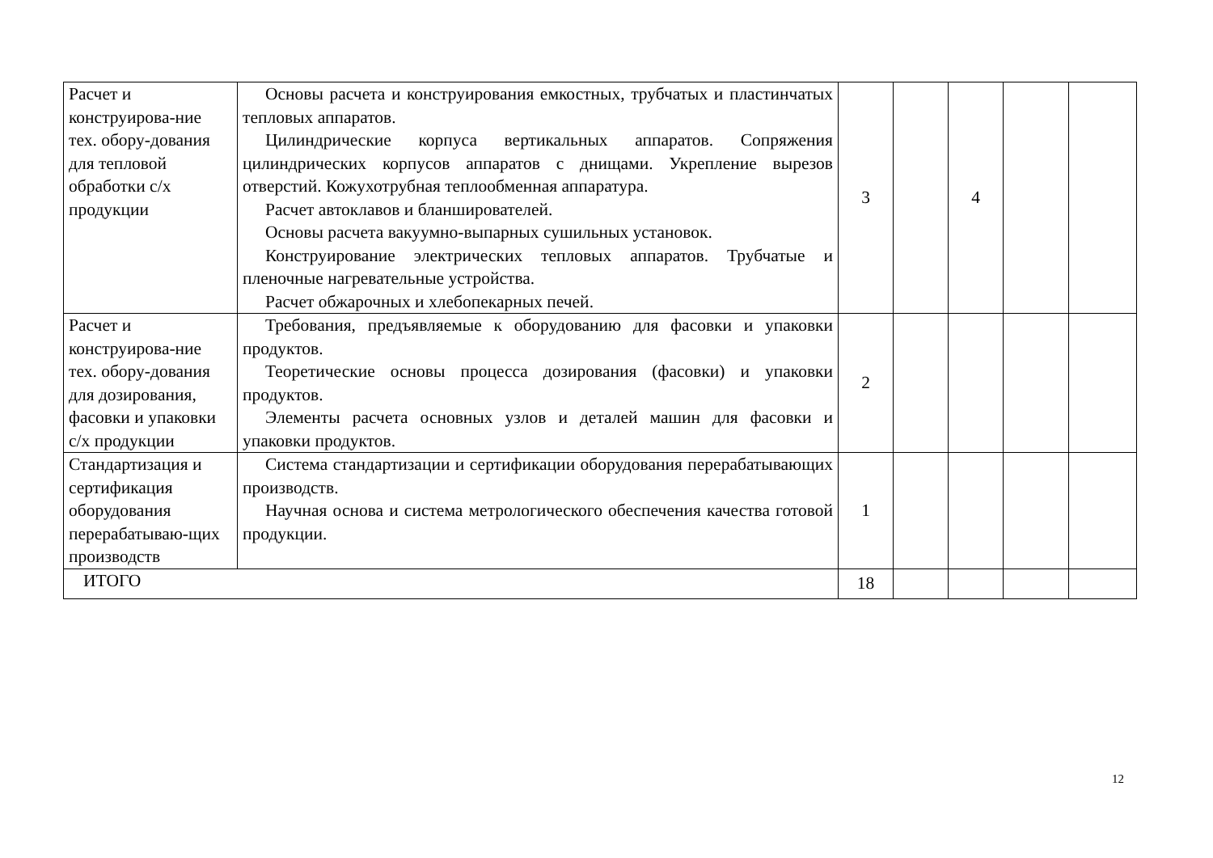| Расчет и конструирова-ние тех. обору-дования для тепловой обработки с/х продукции | Основы расчета и конструирования емкостных, трубчатых и пластинчатых тепловых аппаратов. Цилиндрические корпуса вертикальных аппаратов. Сопряжения цилиндрических корпусов аппаратов с днищами. Укрепление вырезов отверстий. Кожухотрубная теплообменная аппаратура. Расчет автоклавов и бланширователей. Основы расчета вакуумно-выпарных сушильных установок. Конструирование электрических тепловых аппаратов. Трубчатые и пленочные нагревательные устройства. Расчет обжарочных и хлебопекарных печей. | 3 | | 4 | | |
| Расчет и конструирова-ние тех. обору-дования для дозирования, фасовки и упаковки с/х продукции | Требования, предъявляемые к оборудованию для фасовки и упаковки продуктов. Теоретические основы процесса дозирования (фасовки) и упаковки продуктов. Элементы расчета основных узлов и деталей машин для фасовки и упаковки продуктов. | 2 | | | | |
| Стандартизация и сертификация оборудования перерабатываю-щих производств | Система стандартизации и сертификации оборудования перерабатывающих производств. Научная основа и система метрологического обеспечения качества готовой продукции. | 1 | | | | |
| ИТОГО | | 18 | | | | |
12